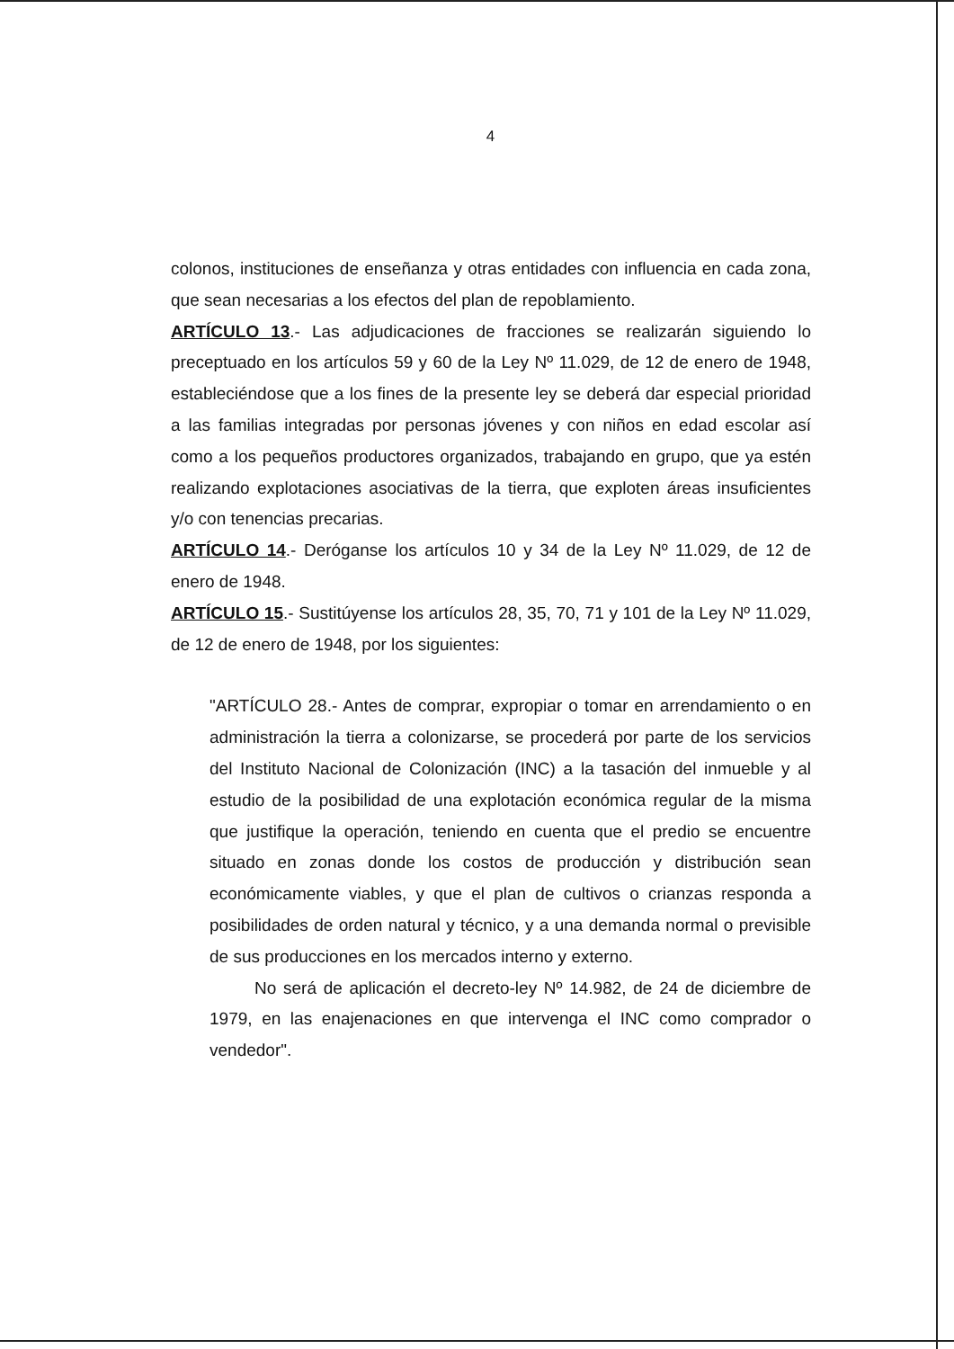4
colonos, instituciones de enseñanza y otras entidades con influencia en cada zona, que sean necesarias a los efectos del plan de repoblamiento.
ARTÍCULO 13.- Las adjudicaciones de fracciones se realizarán siguiendo lo preceptuado en los artículos 59 y 60 de la Ley Nº 11.029, de 12 de enero de 1948, estableciéndose que a los fines de la presente ley se deberá dar especial prioridad a las familias integradas por personas jóvenes y con niños en edad escolar así como a los pequeños productores organizados, trabajando en grupo, que ya estén realizando explotaciones asociativas de la tierra, que exploten áreas insuficientes y/o con tenencias precarias.
ARTÍCULO 14.- Deróganse los artículos 10 y 34 de la Ley Nº 11.029, de 12 de enero de 1948.
ARTÍCULO 15.- Sustitúyense los artículos 28, 35, 70, 71 y 101 de la Ley Nº 11.029, de 12 de enero de 1948, por los siguientes:
"ARTÍCULO 28.- Antes de comprar, expropiar o tomar en arrendamiento o en administración la tierra a colonizarse, se procederá por parte de los servicios del Instituto Nacional de Colonización (INC) a la tasación del inmueble y al estudio de la posibilidad de una explotación económica regular de la misma que justifique la operación, teniendo en cuenta que el predio se encuentre situado en zonas donde los costos de producción y distribución sean económicamente viables, y que el plan de cultivos o crianzas responda a posibilidades de orden natural y técnico, y a una demanda normal o previsible de sus producciones en los mercados interno y externo.
No será de aplicación el decreto-ley Nº 14.982, de 24 de diciembre de 1979, en las enajenaciones en que intervenga el INC como comprador o vendedor".